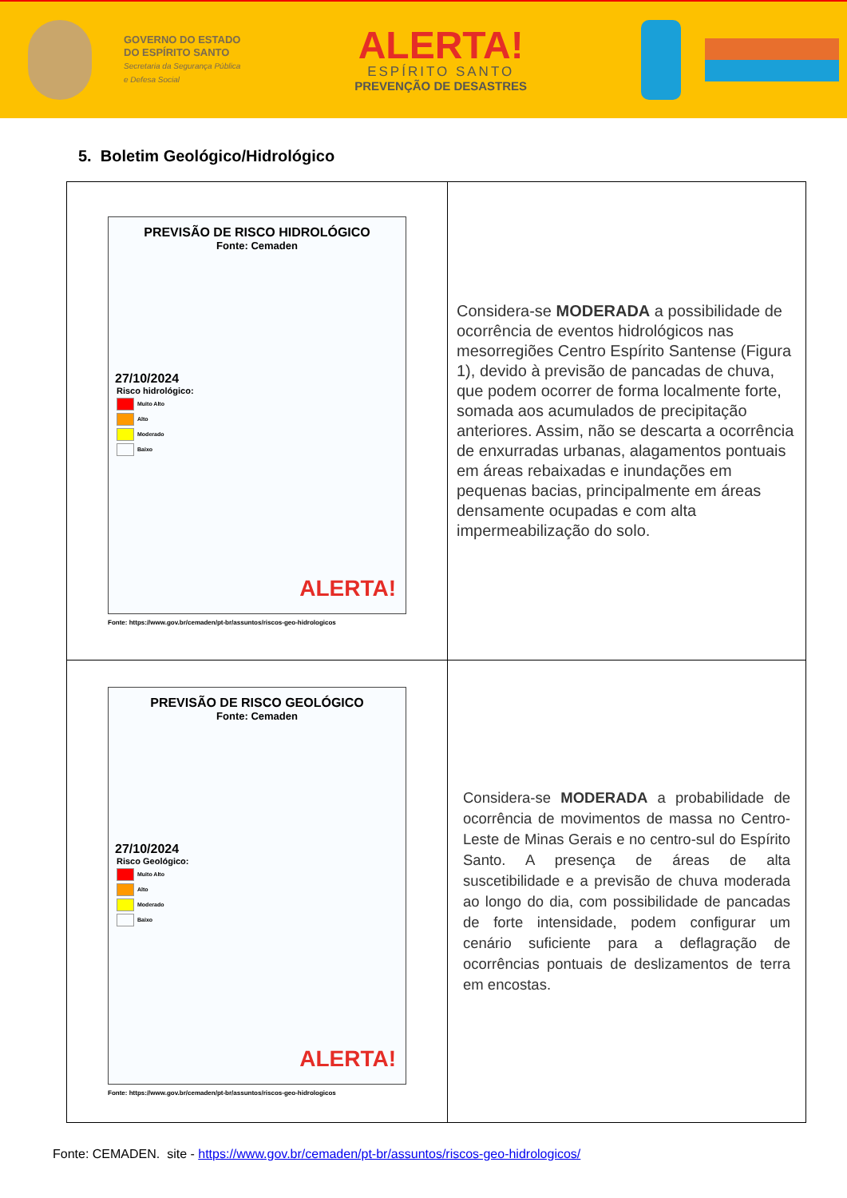GOVERNO DO ESTADO
DO ESPÍRITO SANTO
Secretaria da Segurança Pública
e Defesa Social
ALERTA!
ESPÍRITO SANTO
PREVENÇÃO DE DESASTRES
5. Boletim Geológico/Hidrológico
| PREVISÃO DE RISCO HIDROLÓGICO Fonte: Cemaden 27/10/2024 Risco hidrológico: Muito Alto Alto Moderado Baixo ALERTA! Fonte: https://www.gov.br/cemaden/pt-br/assuntos/riscos-geo-hidrologicos | Considera-se MODERADA a possibilidade de ocorrência de eventos hidrológicos nas mesorregiões Centro Espírito Santense (Figura 1), devido à previsão de pancadas de chuva, que podem ocorrer de forma localmente forte, somada aos acumulados de precipitação anteriores. Assim, não se descarta a ocorrência de enxurradas urbanas, alagamentos pontuais em áreas rebaixadas e inundações em pequenas bacias, principalmente em áreas densamente ocupadas e com alta impermeabilização do solo. |
| PREVISÃO DE RISCO GEOLÓGICO Fonte: Cemaden 27/10/2024 Risco Geológico: Muito Alto Alto Moderado Baixo ALERTA! Fonte: https://www.gov.br/cemaden/pt-br/assuntos/riscos-geo-hidrologicos | Considera-se MODERADA a probabilidade de ocorrência de movimentos de massa no Centro-Leste de Minas Gerais e no centro-sul do Espírito Santo. A presença de áreas de alta suscetibilidade e a previsão de chuva moderada ao longo do dia, com possibilidade de pancadas de forte intensidade, podem configurar um cenário suficiente para a deflagração de ocorrências pontuais de deslizamentos de terra em encostas. |
Fonte: CEMADEN. site - https://www.gov.br/cemaden/pt-br/assuntos/riscos-geo-hidrologicos/